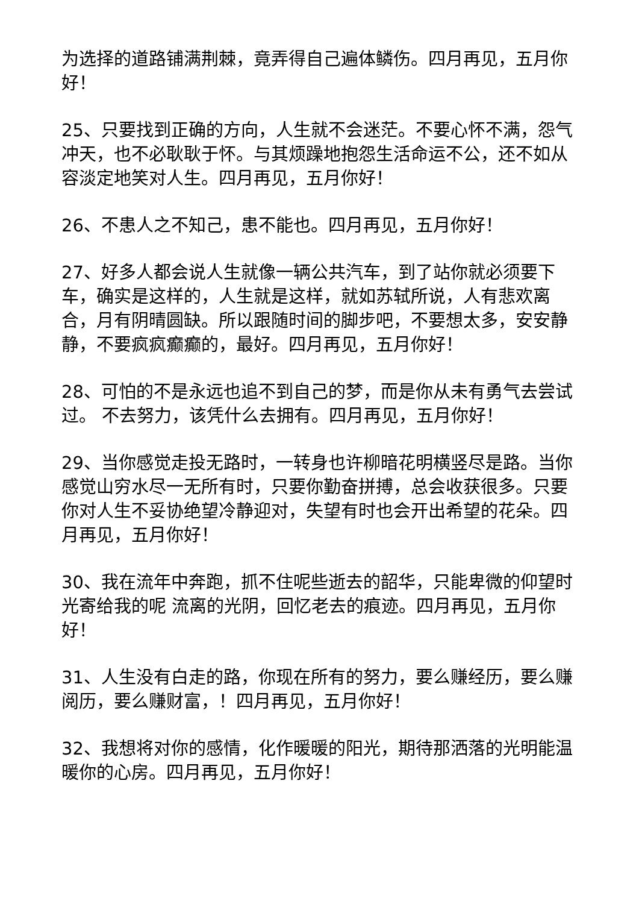为选择的道路铺满荆棘，竟弄得自己遍体鳞伤。四月再见，五月你好！
25、只要找到正确的方向，人生就不会迷茫。不要心怀不满，怨气冲天，也不必耿耿于怀。与其烦躁地抱怨生活命运不公，还不如从容淡定地笑对人生。四月再见，五月你好！
26、不患人之不知己，患不能也。四月再见，五月你好！
27、好多人都会说人生就像一辆公共汽车，到了站你就必须要下车，确实是这样的，人生就是这样，就如苏轼所说，人有悲欢离合，月有阴晴圆缺。所以跟随时间的脚步吧，不要想太多，安安静静，不要疯疯癫癫的，最好。四月再见，五月你好！
28、可怕的不是永远也追不到自己的梦，而是你从未有勇气去尝试过。 不去努力，该凭什么去拥有。四月再见，五月你好！
29、当你感觉走投无路时，一转身也许柳暗花明横竖尽是路。当你感觉山穷水尽一无所有时，只要你勤奋拼搏，总会收获很多。只要你对人生不妥协绝望冷静迎对，失望有时也会开出希望的花朵。四月再见，五月你好！
30、我在流年中奔跑，抓不住呢些逝去的韶华，只能卑微的仰望时光寄给我的呢 流离的光阴，回忆老去的痕迹。四月再见，五月你好！
31、人生没有白走的路，你现在所有的努力，要么赚经历，要么赚阅历，要么赚财富，！四月再见，五月你好！
32、我想将对你的感情，化作暖暖的阳光，期待那洒落的光明能温暖你的心房。四月再见，五月你好！